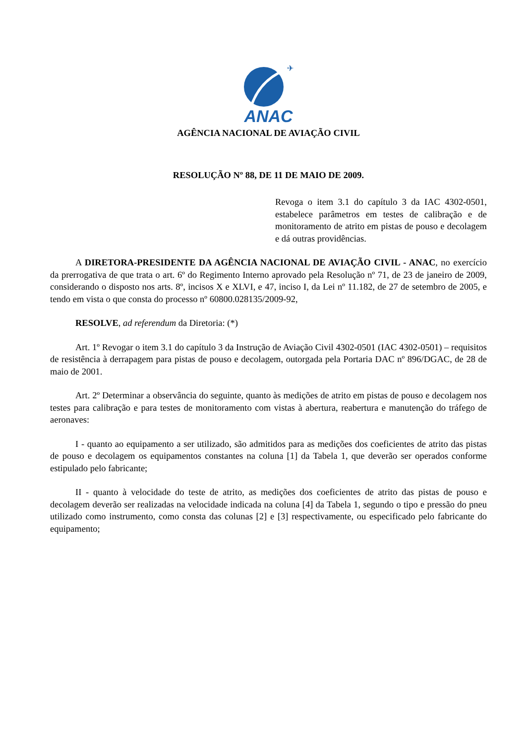✈
ANAC
AGÊNCIA NACIONAL DE AVIAÇÃO CIVIL
RESOLUÇÃO Nº 88, DE 11 DE MAIO DE 2009.
Revoga o item 3.1 do capítulo 3 da IAC 4302-0501, estabelece parâmetros em testes de calibração e de monitoramento de atrito em pistas de pouso e decolagem e dá outras providências.
A DIRETORA-PRESIDENTE DA AGÊNCIA NACIONAL DE AVIAÇÃO CIVIL - ANAC, no exercício da prerrogativa de que trata o art. 6º do Regimento Interno aprovado pela Resolução nº 71, de 23 de janeiro de 2009, considerando o disposto nos arts. 8º, incisos X e XLVI, e 47, inciso I, da Lei nº 11.182, de 27 de setembro de 2005, e tendo em vista o que consta do processo nº 60800.028135/2009-92,
RESOLVE, ad referendum da Diretoria: (*)
Art. 1º Revogar o item 3.1 do capítulo 3 da Instrução de Aviação Civil 4302-0501 (IAC 4302-0501) – requisitos de resistência à derrapagem para pistas de pouso e decolagem, outorgada pela Portaria DAC nº 896/DGAC, de 28 de maio de 2001.
Art. 2º Determinar a observância do seguinte, quanto às medições de atrito em pistas de pouso e decolagem nos testes para calibração e para testes de monitoramento com vistas à abertura, reabertura e manutenção do tráfego de aeronaves:
I - quanto ao equipamento a ser utilizado, são admitidos para as medições dos coeficientes de atrito das pistas de pouso e decolagem os equipamentos constantes na coluna [1] da Tabela 1, que deverão ser operados conforme estipulado pelo fabricante;
II - quanto à velocidade do teste de atrito, as medições dos coeficientes de atrito das pistas de pouso e decolagem deverão ser realizadas na velocidade indicada na coluna [4] da Tabela 1, segundo o tipo e pressão do pneu utilizado como instrumento, como consta das colunas [2] e [3] respectivamente, ou especificado pelo fabricante do equipamento;